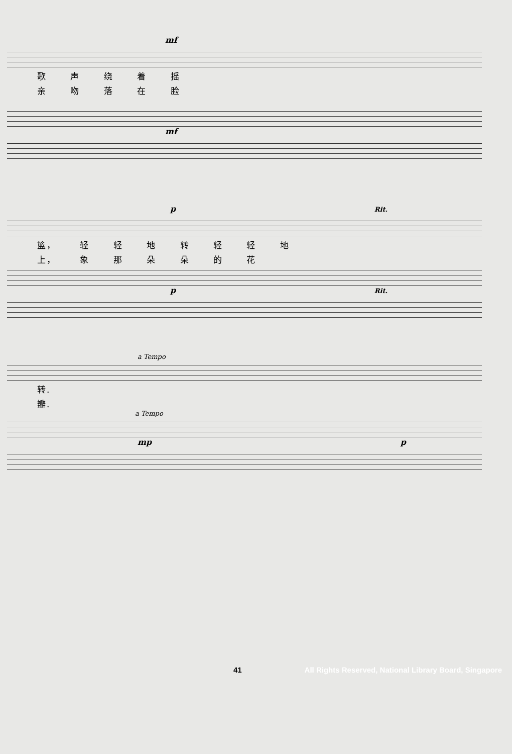mf
歌 声 绕 着 摇
亲 吻 落 在 脸
mf
p Rit.
篮， 轻 轻 地 转 轻 轻 地
上， 象 那 朵 朵 的 花
p Rit.
a Tempo
转.
瓣.
a Tempo
mp p
41 All Rights Reserved, National Library Board, Singapore